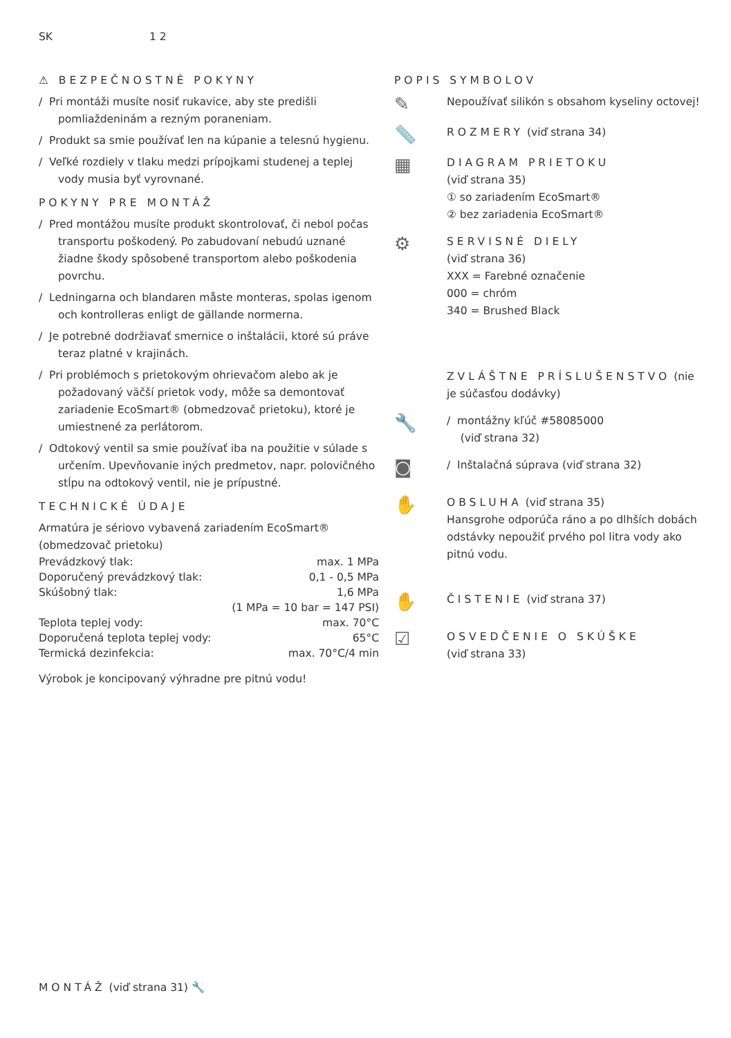SK 1 2
⚠ BEZPEČNOSTNÉ POKYNY
/ Pri montáži musíte nosiť rukavice, aby ste predišli pomliaždeninám a rezným poraneniam.
/ Produkt sa smie používať len na kúpanie a telesnú hygienu.
/ Veľké rozdiely v tlaku medzi prípojkami studenej a teplej vody musia byť vyrovnané.
POKYNY PRE MONTÁŽ
/ Pred montážou musíte produkt skontrolovať, či nebol počas transportu poškodený. Po zabudovaní nebudú uznané žiadne škody spôsobené transportom alebo poškodenia povrchu.
/ Ledningarna och blandaren måste monteras, spolas igenom och kontrolleras enligt de gällande normerna.
/ Je potrebné dodržiavať smernice o inštalácii, ktoré sú práve teraz platné v krajinách.
/ Pri problémoch s prietokovým ohrievačom alebo ak je požadovaný väčší prietok vody, môže sa demontovať zariadenie EcoSmart® (obmedzovač prietoku), ktoré je umiestnené za perlátorom.
/ Odtokový ventil sa smie používať iba na použitie v súlade s určením. Upevňovanie iných predmetov, napr. polovičného stĺpu na odtokový ventil, nie je prípustné.
TECHNICKÉ ÚDAJE
Armatúra je sériovo vybavená zariadením EcoSmart® (obmedzovač prietoku)
| Prevádzkový tlak: | max. 1 MPa |
| Doporučený prevádzkový tlak: | 0,1 - 0,5 MPa |
| Skúšobný tlak: | 1,6 MPa |
| | (1 MPa = 10 bar = 147 PSI) |
| Teplota teplej vody: | max. 70°C |
| Doporučená teplota teplej vody: | 65°C |
| Termická dezinfekcia: | max. 70°C/4 min |
Výrobok je koncipovaný výhradne pre pitnú vodu!
POPIS SYMBOLOV
✎
Nepoužívať silikón s obsahom kyseliny octovej!
📏
ROZMERY (viď strana 34)
▦
DIAGRAM PRIETOKU
(viď strana 35)
① so zariadením EcoSmart®
② bez zariadenia EcoSmart®
⚙
SERVISNÉ DIELY
(viď strana 36)
XXX = Farebné označenie
000 = chróm
340 = Brushed Black
ZVLÁŠTNE PRÍSLUŠENSTVO (nie je súčasťou dodávky)
🔧
/ montážny kľúč #58085000
(viď strana 32)
◙
/ Inštalačná súprava (viď strana 32)
✋
OBSLUHA (viď strana 35)
Hansgrohe odporúča ráno a po dlhších dobách odstávky nepoužiť prvého pol litra vody ako pitnú vodu.
✋
ČISTENIE (viď strana 37)
☑
OSVEDČENIE O SKÚŠKE
(viď strana 33)
MONTÁŽ (viď strana 31) 🔧